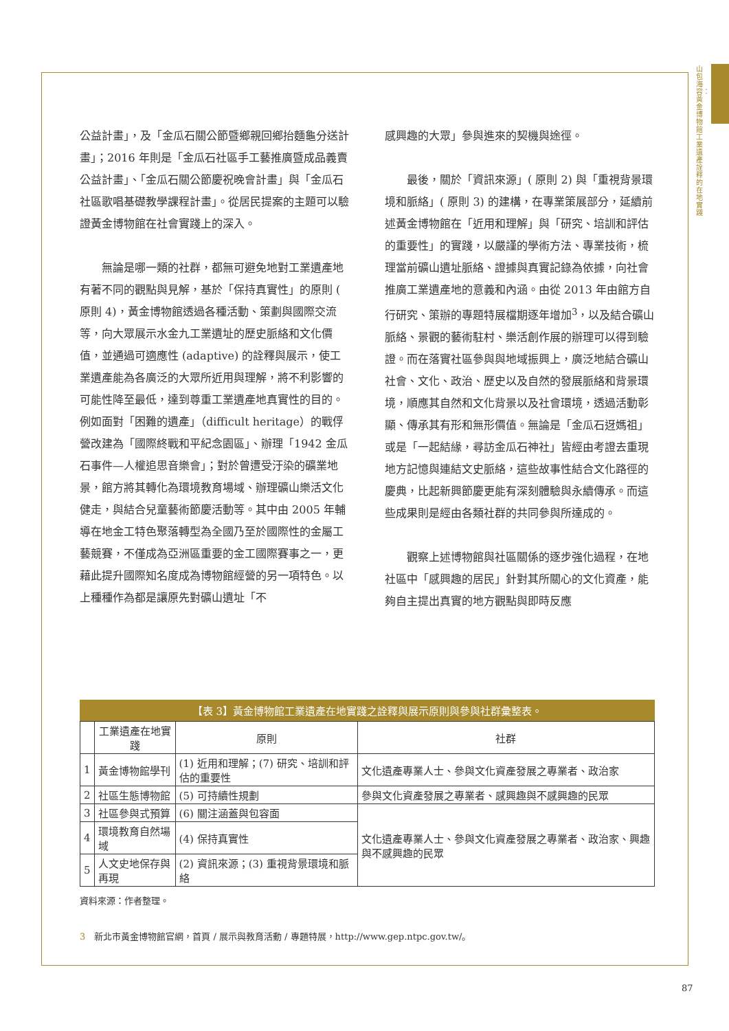山包海容：黃金博物館工業遺產詮釋的在地實踐
公益計畫」，及「金瓜石關公節暨鄉親回鄉抬麵龜分送計畫」；2016 年則是「金瓜石社區手工藝推廣暨成品義賣公益計畫」、「金瓜石關公節慶祝晚會計畫」與「金瓜石社區歌唱基礎教學課程計畫」。從居民提案的主題可以驗證黃金博物館在社會實踐上的深入。
　　無論是哪一類的社群，都無可避免地對工業遺產地有著不同的觀點與見解，基於「保持真實性」的原則 ( 原則 4)，黃金博物館透過各種活動、策劃與國際交流等，向大眾展示水金九工業遺址的歷史脈絡和文化價值，並通過可適應性 (adaptive) 的詮釋與展示，使工業遺產能為各廣泛的大眾所近用與理解，將不利影響的可能性降至最低，達到尊重工業遺產地真實性的目的。例如面對「困難的遺產」（difficult heritage）的戰俘營改建為「國際終戰和平紀念園區」、辦理「1942 金瓜石事件—人權追思音樂會」；對於曾遭受汙染的礦業地景，館方將其轉化為環境教育場域、辦理礦山樂活文化健走，與結合兒童藝術節慶活動等。其中由 2005 年輔導在地金工特色聚落轉型為全國乃至於國際性的金屬工藝競賽，不僅成為亞洲區重要的金工國際賽事之一，更藉此提升國際知名度成為博物館經營的另一項特色。以上種種作為都是讓原先對礦山遺址「不
感興趣的大眾」參與進來的契機與途徑。
　　最後，關於「資訊來源」( 原則 2) 與「重視背景環境和脈絡」( 原則 3) 的建構，在專業策展部分，延續前述黃金博物館在「近用和理解」與「研究、培訓和評估的重要性」的實踐，以嚴謹的學術方法、專業技術，梳理當前礦山遺址脈絡、證據與真實記錄為依據，向社會推廣工業遺產地的意義和內涵。由從 2013 年由館方自行研究、策辦的專題特展檔期逐年增加<sup>3</sup>，以及結合礦山脈絡、景觀的藝術駐村、樂活創作展的辦理可以得到驗證。而在落實社區參與與地域振興上，廣泛地結合礦山社會、文化、政治、歷史以及自然的發展脈絡和背景環境，順應其自然和文化背景以及社會環境，透過活動彰顯、傳承其有形和無形價值。無論是「金瓜石迓媽祖」或是「一起結緣，尋訪金瓜石神社」皆經由考證去重現地方記憶與連結文史脈絡，這些故事性結合文化路徑的慶典，比起新興節慶更能有深刻體驗與永續傳承。而這些成果則是經由各類社群的共同參與所達成的。
　　觀察上述博物館與社區關係的逐步強化過程，在地社區中「感興趣的居民」針對其所關心的文化資產，能夠自主提出真實的地方觀點與即時反應
【表 3】黃金博物館工業遺產在地實踐之詮釋與展示原則與參與社群彙整表。
| | 工業遺產在地實踐 | 原則 | 社群 |
| --- | --- | --- | --- |
| 1 | 黃金博物館學刊 | (1) 近用和理解；(7) 研究、培訓和評估的重要性 | 文化遺產專業人士、參與文化資產發展之專業者、政治家 |
| 2 | 社區生態博物館 | (5) 可持續性規劃 | 參與文化資產發展之專業者、感興趣與不感興趣的民眾 |
| 3 | 社區參與式預算 | (6) 關注涵蓋與包容面 | 文化遺產專業人士、參與文化資產發展之專業者、政治家、興趣與不感興趣的民眾 |
| 4 | 環境教育自然場域 | (4) 保持真實性 | |
| 5 | 人文史地保存與再現 | (2) 資訊來源；(3) 重視背景環境和脈絡 | |
資料來源：作者整理。
3　新北市黃金博物館官網，首頁 / 展示與教育活動 / 專題特展，http://www.gep.ntpc.gov.tw/。
87